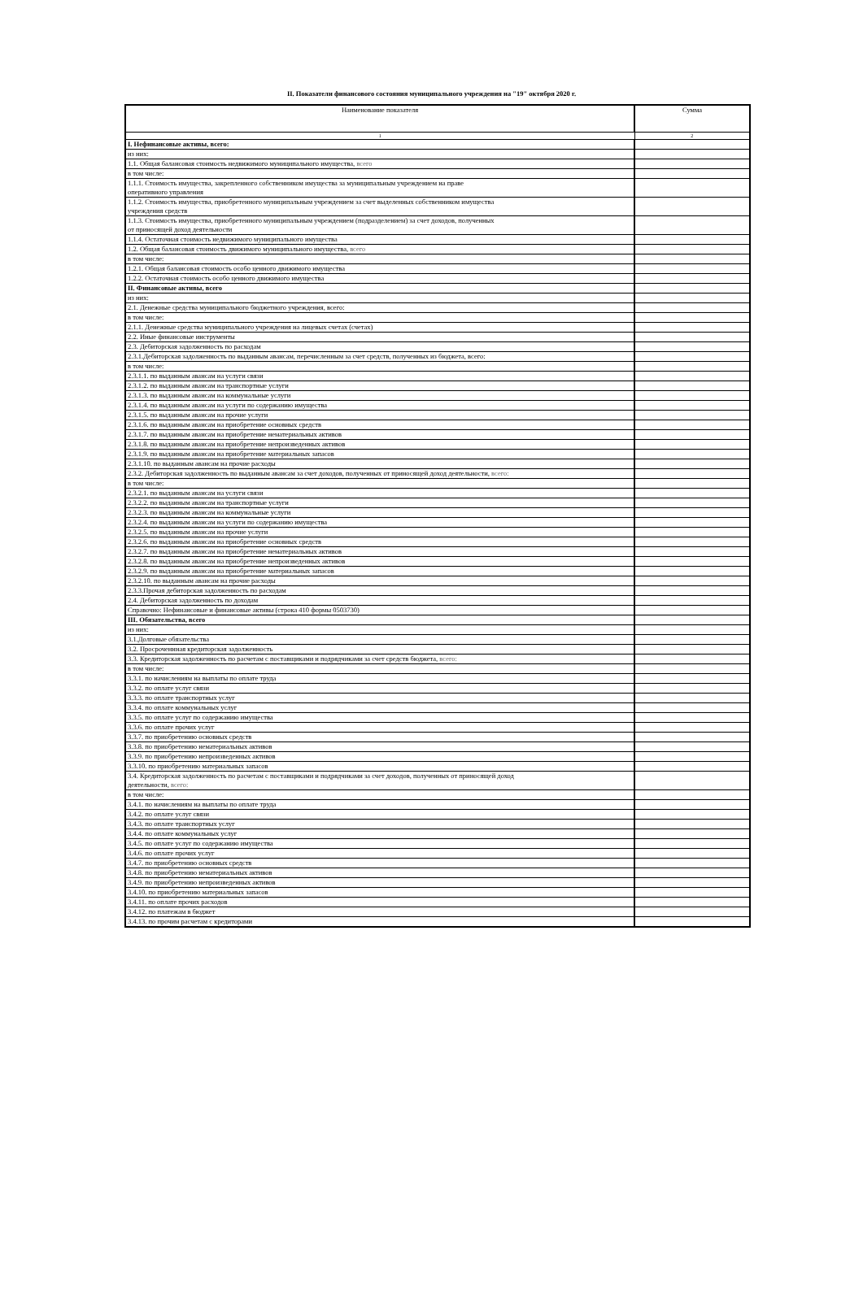II. Показатели финансового состояния муниципального учреждения на "19" октября 2020 г.
| Наименование показателя | Сумма |
| --- | --- |
| 1 | 2 |
| I. Нефинансовые активы, всего: | |
| из них: | |
| 1.1. Общая балансовая стоимость недвижимого муниципального имущества, всего | |
| в том числе: | |
| 1.1.1. Стоимость имущества, закрепленного собственником имущества за муниципальным учреждением на праве оперативного управления | |
| 1.1.2. Стоимость имущества, приобретенного муниципальным учреждением за счет выделенных собственником имущества учреждения средств | |
| 1.1.3. Стоимость имущества, приобретенного муниципальным учреждением (подразделением) за счет доходов, полученных от приносящей доход деятельности | |
| 1.1.4. Остаточная стоимость недвижимого муниципального имущества | |
| 1.2. Общая балансовая стоимость движимого муниципального имущества, всего | |
| в том числе: | |
| 1.2.1. Общая балансовая стоимость особо ценного движимого имущества | |
| 1.2.2. Остаточная стоимость особо ценного движимого имущества | |
| II. Финансовые активы, всего | |
| из них: | |
| 2.1. Денежные средства муниципального бюджетного учреждения, всего: | |
| в том числе: | |
| 2.1.1. Денежные средства муниципального учреждения на лицевых счетах (счетах) | |
| 2.2. Иные финансовые инструменты | |
| 2.3. Дебиторская задолженность по расходам | |
| 2.3.1.Дебиторская задолженность по выданным авансам, перечисленным за счет средств, полученных из бюджета, всего: | |
| в том числе: | |
| 2.3.1.1. по выданным авансам на услуги связи | |
| 2.3.1.2. по выданным авансам на транспортные услуги | |
| 2.3.1.3. по выданным авансам на коммунальные услуги | |
| 2.3.1.4. по выданным авансам на услуги по содержанию имущества | |
| 2.3.1.5. по выданным авансам на прочие услуги | |
| 2.3.1.6. по выданным авансам на приобретение основных средств | |
| 2.3.1.7. по выданным авансам на приобретение нематериальных активов | |
| 2.3.1.8. по выданным авансам на приобретение непроизведенных активов | |
| 2.3.1.9. по выданным авансам на приобретение материальных запасов | |
| 2.3.1.10. по выданным авансам на прочие расходы | |
| 2.3.2. Дебиторская задолженность по выданным авансам за счет доходов, полученных от приносящей доход деятельности, всего: | |
| в том числе: | |
| 2.3.2.1. по выданным авансам на услуги связи | |
| 2.3.2.2. по выданным авансам на транспортные услуги | |
| 2.3.2.3. по выданным авансам на коммунальные услуги | |
| 2.3.2.4. по выданным авансам на услуги по содержанию имущества | |
| 2.3.2.5. по выданным авансам на прочие услуги | |
| 2.3.2.6. по выданным авансам на приобретение основных средств | |
| 2.3.2.7. по выданным авансам на приобретение нематериальных активов | |
| 2.3.2.8. по выданным авансам на приобретение непроизведенных активов | |
| 2.3.2.9. по выданным авансам на приобретение материальных запасов | |
| 2.3.2.10. по выданным авансам на прочие расходы | |
| 2.3.3.Прочая дебиторская задолженность по расходам | |
| 2.4. Дебиторская задолженность по доходам | |
| Справочно: Нефинансовые и финансовые активы (строка 410 формы 0503730) | |
| III. Обязательства, всего | |
| из них: | |
| 3.1.Долговые обязательства | |
| 3.2. Просроченнная кредиторская задолженность | |
| 3.3. Кредиторская задолженность по расчетам с поставщиками и подрядчиками за счет средств бюджета, всего: | |
| в том числе: | |
| 3.3.1. по начислениям на выплаты по оплате труда | |
| 3.3.2. по оплате услуг связи | |
| 3.3.3. по оплате транспортных услуг | |
| 3.3.4. по оплате коммунальных услуг | |
| 3.3.5. по оплате услуг по содержанию имущества | |
| 3.3.6. по оплате прочих услуг | |
| 3.3.7. по приобретению основных средств | |
| 3.3.8. по приобретению нематериальных активов | |
| 3.3.9. по приобретению непроизведенных активов | |
| 3.3.10. по приобретению материальных запасов | |
| 3.4. Кредиторская задолженность по расчетам с поставщиками и подрядчиками за счет доходов, полученных от приносящей доход деятельности, всего: | |
| в том числе: | |
| 3.4.1. по начислениям на выплаты по оплате труда | |
| 3.4.2. по оплате услуг связи | |
| 3.4.3. по оплате транспортных услуг | |
| 3.4.4. по оплате коммунальных услуг | |
| 3.4.5. по оплате услуг по содержанию имущества | |
| 3.4.6. по оплате прочих услуг | |
| 3.4.7. по приобретению основных средств | |
| 3.4.8. по приобретению нематериальных активов | |
| 3.4.9. по приобретению непроизведенных активов | |
| 3.4.10. по приобретению материальных запасов | |
| 3.4.11. по оплате прочих расходов | |
| 3.4.12. по платежам в бюджет | |
| 3.4.13. по прочим расчетам с кредиторами | |